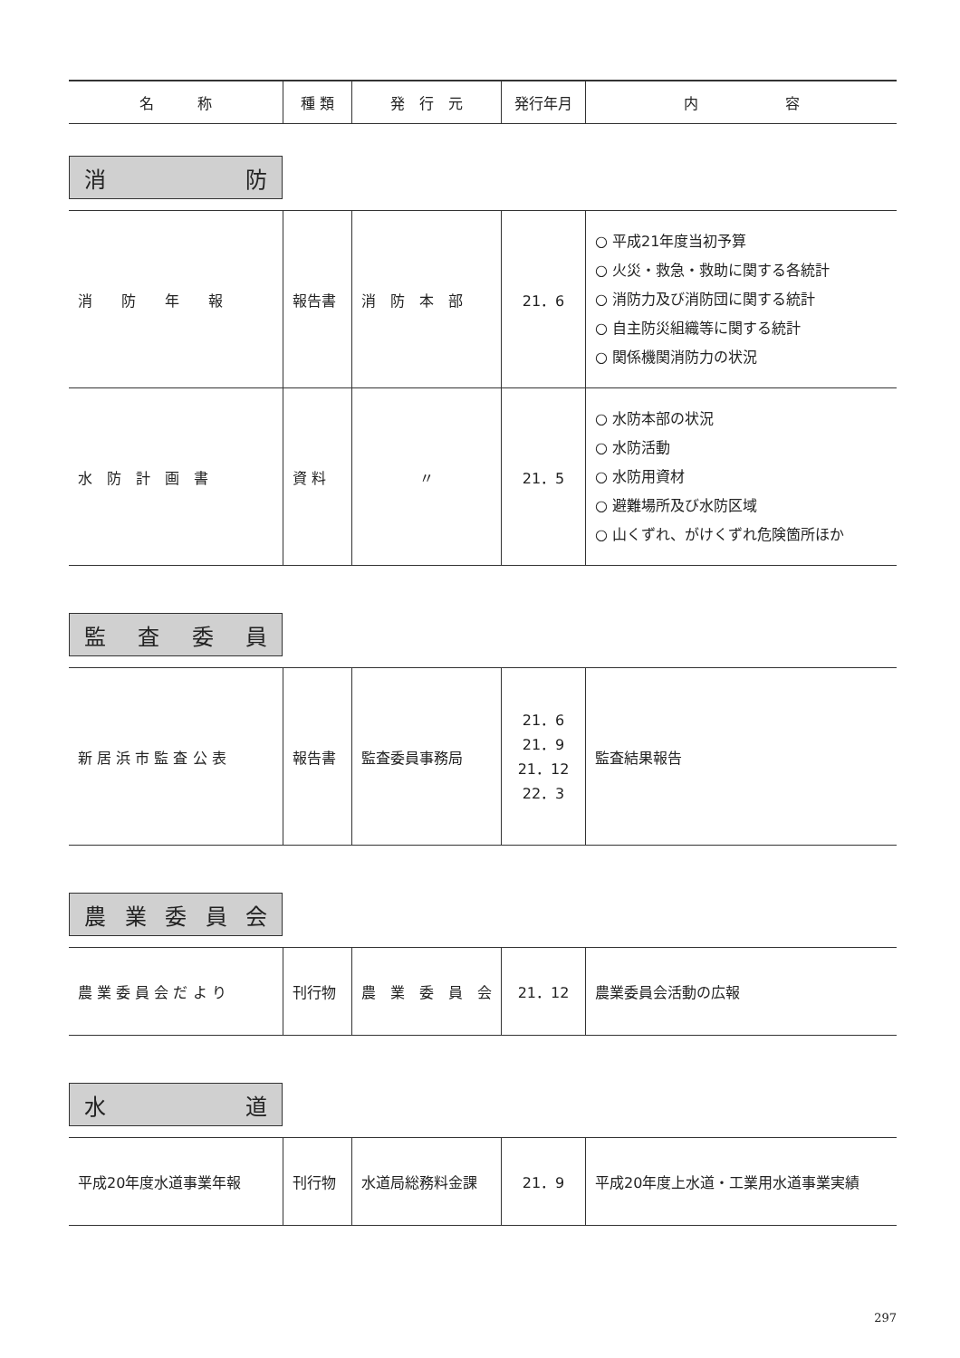| 名 称 | 種 類 | 発 行 元 | 発行年月 | 内 容 |
| --- | --- | --- | --- | --- |
消防
| 消 防 年 報 | 報告書 | 消 防 本 部 | 21．6 | ○ 平成21年度当初予算 ○ 火災・救急・救助に関する各統計 ○ 消防力及び消防団に関する統計 ○ 自主防災組織等に関する統計 ○ 関係機関消防力の状況 |
| 水 防 計 画 書 | 資 料 | 〃 | 21．5 | ○ 水防本部の状況 ○ 水防活動 ○ 水防用資材 ○ 避難場所及び水防区域 ○ 山くずれ、がけくずれ危険箇所ほか |
監査委員
| 新 居 浜 市 監 査 公 表 | 報告書 | 監査委員事務局 | 21．6 21．9 21．12 22．3 | 監査結果報告 |
農業委員会
| 農 業 委 員 会 だ よ り | 刊行物 | 農 業 委 員 会 | 21．12 | 農業委員会活動の広報 |
水道
| 平成20年度水道事業年報 | 刊行物 | 水道局総務料金課 | 21．9 | 平成20年度上水道・工業用水道事業実績 |
297